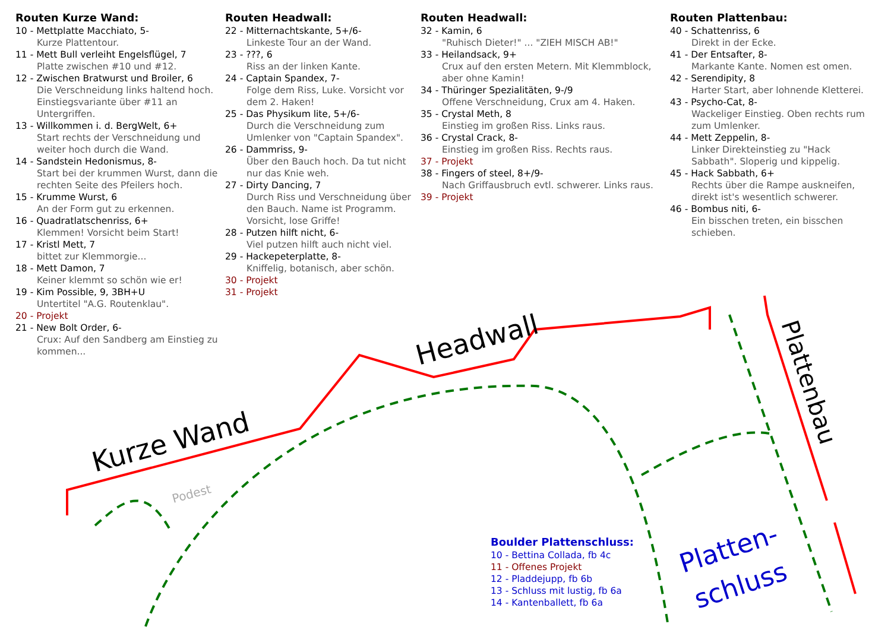Kurze Wand
Headwall
Plattenbau
Platten-
schluss
Podest
Routen Kurze Wand:
10 - Mettplatte Macchiato, 5-
Kurze Plattentour.
11 - Mett Bull verleiht Engelsflügel, 7
Platte zwischen #10 und #12.
12 - Zwischen Bratwurst und Broiler, 6
Die Verschneidung links haltend hoch. Einstiegsvariante über #11 an Untergriffen.
13 - Willkommen i. d. BergWelt, 6+
Start rechts der Verschneidung und weiter hoch durch die Wand.
14 - Sandstein Hedonismus, 8-
Start bei der krummen Wurst, dann die rechten Seite des Pfeilers hoch.
15 - Krumme Wurst, 6
An der Form gut zu erkennen.
16 - Quadratlatschenriss, 6+
Klemmen! Vorsicht beim Start!
17 - Kristl Mett, 7
bittet zur Klemmorgie...
18 - Mett Damon, 7
Keiner klemmt so schön wie er!
19 - Kim Possible, 9, 3BH+U
Untertitel "A.G. Routenklau".
20 - Projekt
21 - New Bolt Order, 6-
Crux: Auf den Sandberg am Einstieg zu kommen...
Routen Headwall:
22 - Mitternachtskante, 5+/6-
Linkeste Tour an der Wand.
23 - ???, 6
Riss an der linken Kante.
24 - Captain Spandex, 7-
Folge dem Riss, Luke. Vorsicht vor dem 2. Haken!
25 - Das Physikum lite, 5+/6-
Durch die Verschneidung zum Umlenker von "Captain Spandex".
26 - Dammriss, 9-
Über den Bauch hoch. Da tut nicht nur das Knie weh.
27 - Dirty Dancing, 7
Durch Riss und Verschneidung über den Bauch. Name ist Programm. Vorsicht, lose Griffe!
28 - Putzen hilft nicht, 6-
Viel putzen hilft auch nicht viel.
29 - Hackepeterplatte, 8-
Kniffelig, botanisch, aber schön.
30 - Projekt
31 - Projekt
Routen Headwall:
32 - Kamin, 6
"Ruhisch Dieter!" ... "ZIEH MISCH AB!"
33 - Heilandsack, 9+
Crux auf den ersten Metern. Mit Klemmblock, aber ohne Kamin!
34 - Thüringer Spezialitäten, 9-/9
Offene Verschneidung, Crux am 4. Haken.
35 - Crystal Meth, 8
Einstieg im großen Riss. Links raus.
36 - Crystal Crack, 8-
Einstieg im großen Riss. Rechts raus.
37 - Projekt
38 - Fingers of steel, 8+/9-
Nach Griffausbruch evtl. schwerer. Links raus.
39 - Projekt
Routen Plattenbau:
40 - Schattenriss, 6
Direkt in der Ecke.
41 - Der Entsafter, 8-
Markante Kante. Nomen est omen.
42 - Serendipity, 8
Harter Start, aber lohnende Kletterei.
43 - Psycho-Cat, 8-
Wackeliger Einstieg. Oben rechts rum zum Umlenker.
44 - Mett Zeppelin, 8-
Linker Direkteinstieg zu "Hack Sabbath". Sloperig und kippelig.
45 - Hack Sabbath, 6+
Rechts über die Rampe auskneifen, direkt ist's wesentlich schwerer.
46 - Bombus niti, 6-
Ein bisschen treten, ein bisschen schieben.
Boulder Plattenschluss:
10 - Bettina Collada, fb 4c
11 - Offenes Projekt
12 - Pladdejupp, fb 6b
13 - Schluss mit lustig, fb 6a
14 - Kantenballett, fb 6a